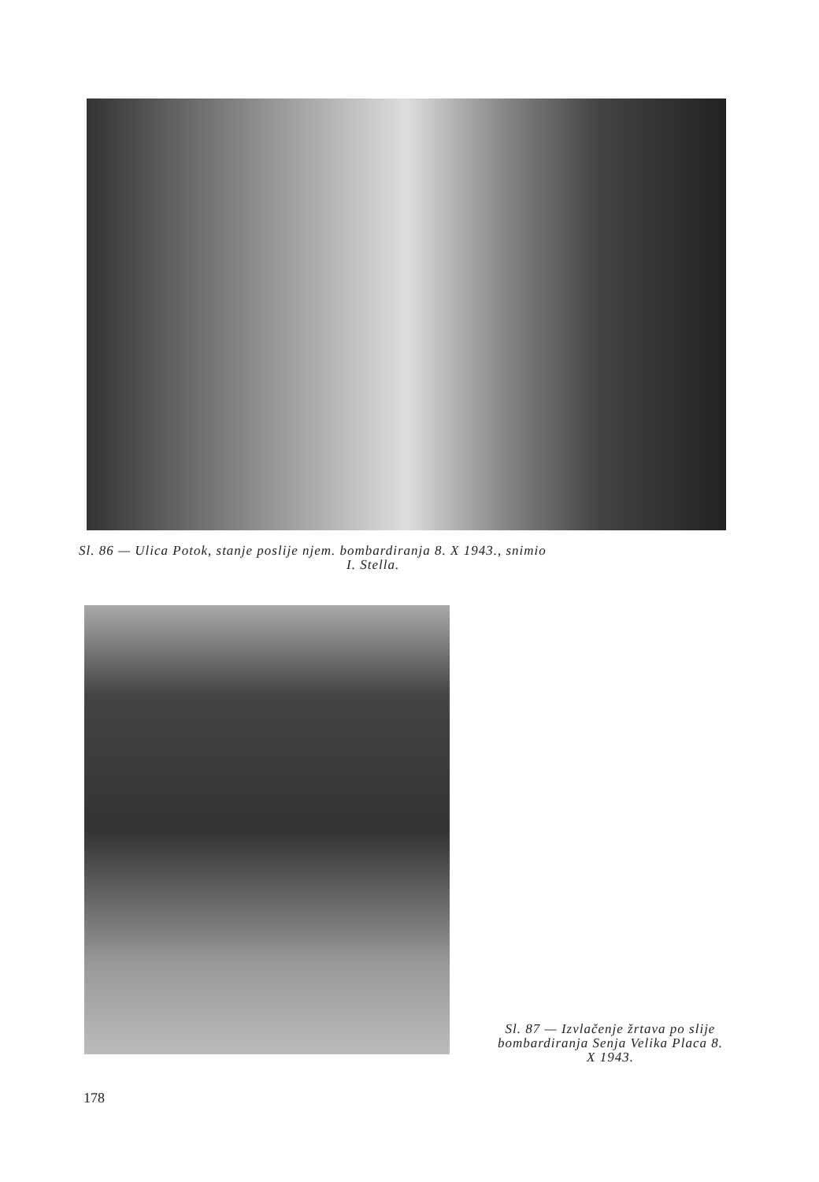Sl. 86 — Ulica Potok, stanje poslije njem. bombardiranja 8. X 1943., snimio
I. Stella.
Sl. 87 — Izvlačenje žrtava po slije bombardiranja Senja Velika Placa 8. X 1943.
178